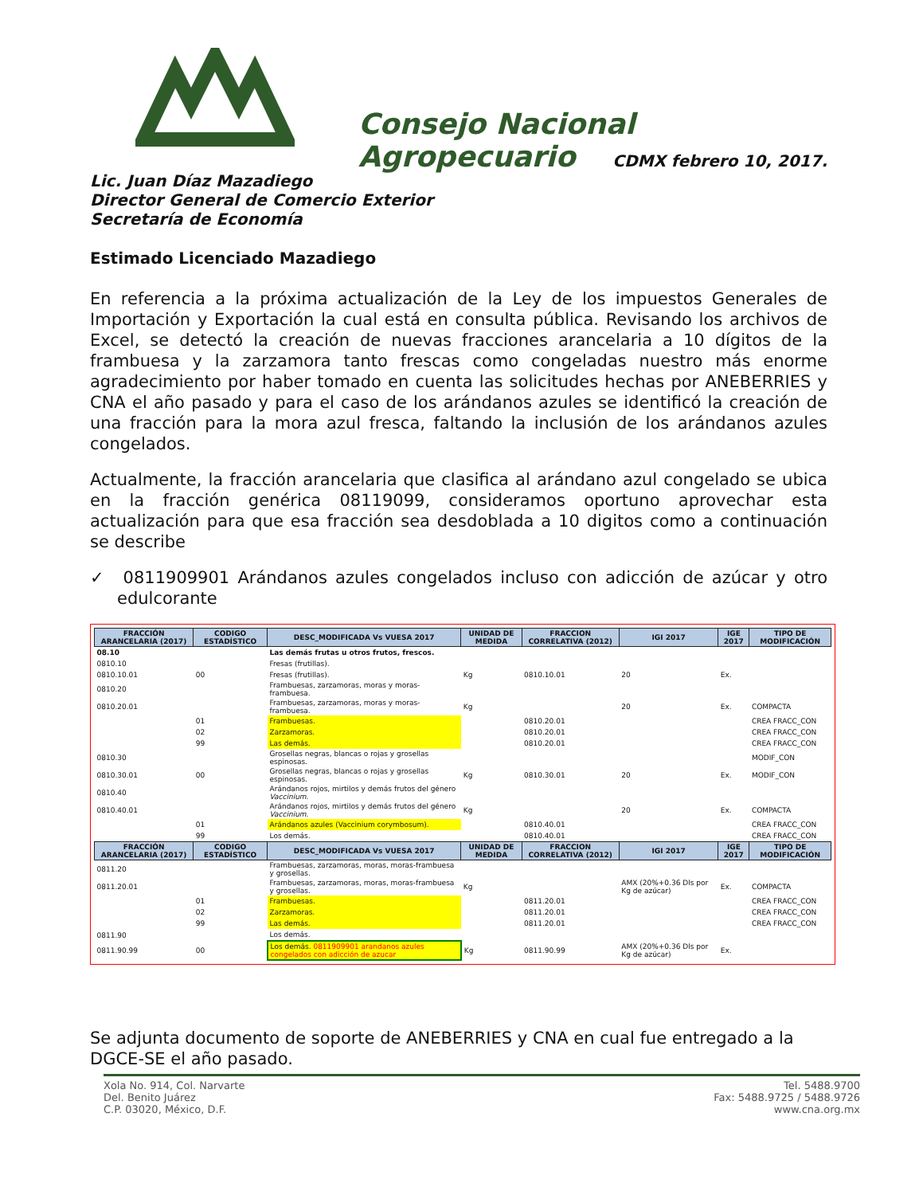Consejo Nacional Agropecuario
CDMX febrero 10, 2017.
Lic. Juan Díaz Mazadiego
Director General de Comercio Exterior
Secretaría de Economía
Estimado Licenciado Mazadiego
En referencia a la próxima actualización de la Ley de los impuestos Generales de Importación y Exportación la cual está en consulta pública. Revisando los archivos de Excel, se detectó la creación de nuevas fracciones arancelaria a 10 dígitos de la frambuesa y la zarzamora tanto frescas como congeladas nuestro más enorme agradecimiento por haber tomado en cuenta las solicitudes hechas por ANEBERRIES y CNA el año pasado y para el caso de los arándanos azules se identificó la creación de una fracción para la mora azul fresca, faltando la inclusión de los arándanos azules congelados.
Actualmente, la fracción arancelaria que clasifica al arándano azul congelado se ubica en la fracción genérica 08119099, consideramos oportuno aprovechar esta actualización para que esa fracción sea desdoblada a 10 digitos como a continuación se describe
✓ 0811909901 Arándanos azules congelados incluso con adicción de azúcar y otro edulcorante
| FRACCIÓN ARANCELARIA (2017) | CODIGO ESTADÍSTICO | DESC_MODIFICADA Vs VUESA 2017 | UNIDAD DE MEDIDA | FRACCION CORRELATIVA (2012) | IGI 2017 | IGE 2017 | TIPO DE MODIFICACIÓN |
| --- | --- | --- | --- | --- | --- | --- | --- |
| 08.10 | | Las demás frutas u otros frutos, frescos. | | | | | |
| 0810.10 | | Fresas (frutillas). | | | | | |
| 0810.10.01 | 00 | Fresas (frutillas). | Kg | 0810.10.01 | 20 | Ex. | |
| 0810.20 | | Frambuesas, zarzamoras, moras y moras-frambuesa. | | | | | |
| 0810.20.01 | | Frambuesas, zarzamoras, moras y moras-frambuesa. | Kg | | 20 | Ex. | COMPACTA |
| | 01 | Frambuesas. | | 0810.20.01 | | | CREA FRACC_CON |
| | 02 | Zarzamoras. | | 0810.20.01 | | | CREA FRACC_CON |
| | 99 | Las demás. | | 0810.20.01 | | | CREA FRACC_CON |
| 0810.30 | | Grosellas negras, blancas o rojas y grosellas espinosas. | | | | | MODIF_CON |
| 0810.30.01 | 00 | Grosellas negras, blancas o rojas y grosellas espinosas. | Kg | 0810.30.01 | 20 | Ex. | MODIF_CON |
| 0810.40 | | Arándanos rojos, mirtilos y demás frutos del género Vaccinium . | | | | | |
| 0810.40.01 | | Arándanos rojos, mirtilos y demás frutos del género Vaccinium . | Kg | | 20 | Ex. | COMPACTA |
| | 01 | Arándanos azules (Vaccinium corymbosum). | | 0810.40.01 | | | CREA FRACC_CON |
| | 99 | Los demás. | | 0810.40.01 | | | CREA FRACC_CON |
| FRACCIÓN ARANCELARIA (2017) | CODIGO ESTADÍSTICO | DESC_MODIFICADA Vs VUESA 2017 | UNIDAD DE MEDIDA | FRACCION CORRELATIVA (2012) | IGI 2017 | IGE 2017 | TIPO DE MODIFICACIÓN |
| 0811.20 | | Frambuesas, zarzamoras, moras, moras-frambuesa y grosellas. | | | | | |
| 0811.20.01 | | Frambuesas, zarzamoras, moras, moras-frambuesa y grosellas. | Kg | | AMX (20%+0.36 Dls por Kg de azúcar) | Ex. | COMPACTA |
| | 01 | Frambuesas. | | 0811.20.01 | | | CREA FRACC_CON |
| | 02 | Zarzamoras. | | 0811.20.01 | | | CREA FRACC_CON |
| | 99 | Las demás. | | 0811.20.01 | | | CREA FRACC_CON |
| 0811.90 | | Los demás. | | | | | |
| 0811.90.99 | 00 | Los demás. 0811909901 arandanos azules congelados con adicción de azucar | Kg | 0811.90.99 | AMX (20%+0.36 Dls por Kg de azúcar) | Ex. | |
Se adjunta documento de soporte de ANEBERRIES y CNA en cual fue entregado a la DGCE-SE el año pasado.
Xola No. 914, Col. Narvarte
Del. Benito Juárez
C.P. 03020, México, D.F.
Tel. 5488.9700
Fax: 5488.9725 / 5488.9726
www.cna.org.mx